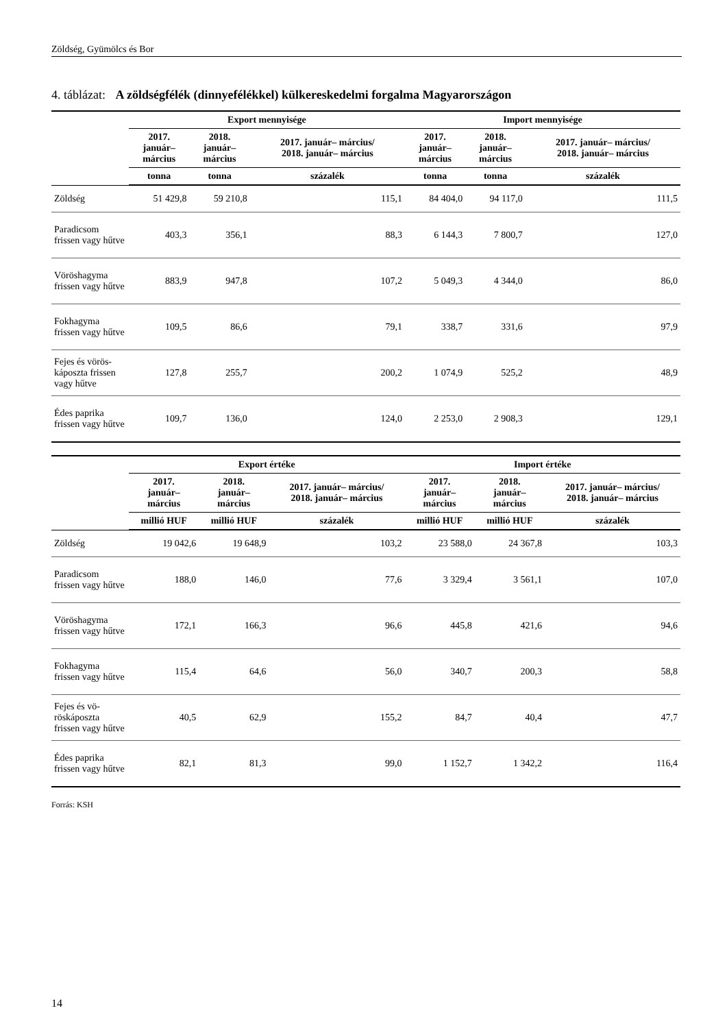Zöldség, Gyümölcs és Bor
4. táblázat: A zöldségfélék (dinnyefélékkel) külkereskedelmi forgalma Magyarországon
| | Export mennyisége | | | Import mennyisége | | |
| --- | --- | --- | --- | --- | --- | --- |
| | 2017. január– március | 2018. január– március | 2017. január– március/ 2018. január– március | 2017. január– március | 2018. január– március | 2017. január– március/ 2018. január– március |
| | tonna | tonna | százalék | tonna | tonna | százalék |
| Zöldség | 51 429,8 | 59 210,8 | 115,1 | 84 404,0 | 94 117,0 | 111,5 |
| Paradicsom frissen vagy hűtve | 403,3 | 356,1 | 88,3 | 6 144,3 | 7 800,7 | 127,0 |
| Vöröshagyma frissen vagy hűtve | 883,9 | 947,8 | 107,2 | 5 049,3 | 4 344,0 | 86,0 |
| Fokhagyma frissen vagy hűtve | 109,5 | 86,6 | 79,1 | 338,7 | 331,6 | 97,9 |
| Fejes és vörös-káposzta frissen vagy hűtve | 127,8 | 255,7 | 200,2 | 1 074,9 | 525,2 | 48,9 |
| Édes paprika frissen vagy hűtve | 109,7 | 136,0 | 124,0 | 2 253,0 | 2 908,3 | 129,1 |
| | Export értéke | | | Import értéke | | |
| --- | --- | --- | --- | --- | --- | --- |
| | 2017. január– március | 2018. január– március | 2017. január– március/ 2018. január– március | 2017. január– március | 2018. január– március | 2017. január– március/ 2018. január– március |
| | millió HUF | millió HUF | százalék | millió HUF | millió HUF | százalék |
| Zöldség | 19 042,6 | 19 648,9 | 103,2 | 23 588,0 | 24 367,8 | 103,3 |
| Paradicsom frissen vagy hűtve | 188,0 | 146,0 | 77,6 | 3 329,4 | 3 561,1 | 107,0 |
| Vöröshagyma frissen vagy hűtve | 172,1 | 166,3 | 96,6 | 445,8 | 421,6 | 94,6 |
| Fokhagyma frissen vagy hűtve | 115,4 | 64,6 | 56,0 | 340,7 | 200,3 | 58,8 |
| Fejes és vö-röskáposzta frissen vagy hűtve | 40,5 | 62,9 | 155,2 | 84,7 | 40,4 | 47,7 |
| Édes paprika frissen vagy hűtve | 82,1 | 81,3 | 99,0 | 1 152,7 | 1 342,2 | 116,4 |
Forrás: KSH
14